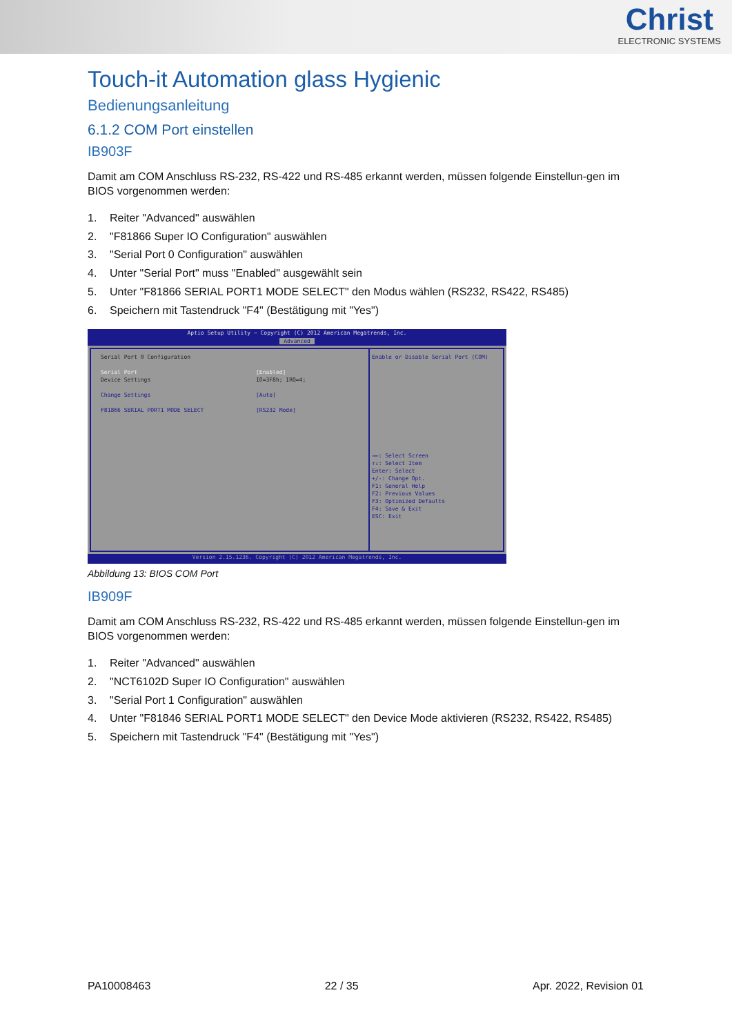Christ
ELECTRONIC SYSTEMS
Touch-it Automation glass Hygienic
Bedienungsanleitung
6.1.2 COM Port einstellen
IB903F
Damit am COM Anschluss RS-232, RS-422 und RS-485 erkannt werden, müssen folgende Einstellun-gen im BIOS vorgenommen werden:
1. Reiter "Advanced" auswählen
2. "F81866 Super IO Configuration" auswählen
3. "Serial Port 0 Configuration" auswählen
4. Unter "Serial Port" muss "Enabled" ausgewählt sein
5. Unter "F81866 SERIAL PORT1 MODE SELECT" den Modus wählen (RS232, RS422, RS485)
6. Speichern mit Tastendruck "F4" (Bestätigung mit "Yes")
Aptio Setup Utility – Copyright (C) 2012 American Megatrends, Inc.
Advanced
Serial Port 0 Configuration
Serial Port [Enabled]
Device Settings IO=3F8h; IRQ=4;
Change Settings [Auto]
F81866 SERIAL PORT1 MODE SELECT [RS232 Mode]
Enable or Disable Serial Port (COM)
→←: Select Screen
↑↓: Select Item
Enter: Select
+/-: Change Opt.
F1: General Help
F2: Previous Values
F3: Optimized Defaults
F4: Save & Exit
ESC: Exit
Version 2.15.1236. Copyright (C) 2012 American Megatrends, Inc.
Abbildung 13: BIOS COM Port
IB909F
Damit am COM Anschluss RS-232, RS-422 und RS-485 erkannt werden, müssen folgende Einstellun-gen im BIOS vorgenommen werden:
1. Reiter "Advanced" auswählen
2. "NCT6102D Super IO Configuration" auswählen
3. "Serial Port 1 Configuration" auswählen
4. Unter "F81846 SERIAL PORT1 MODE SELECT" den Device Mode aktivieren (RS232, RS422, RS485)
5. Speichern mit Tastendruck "F4" (Bestätigung mit "Yes")
PA10008463 22 / 35 Apr. 2022, Revision 01